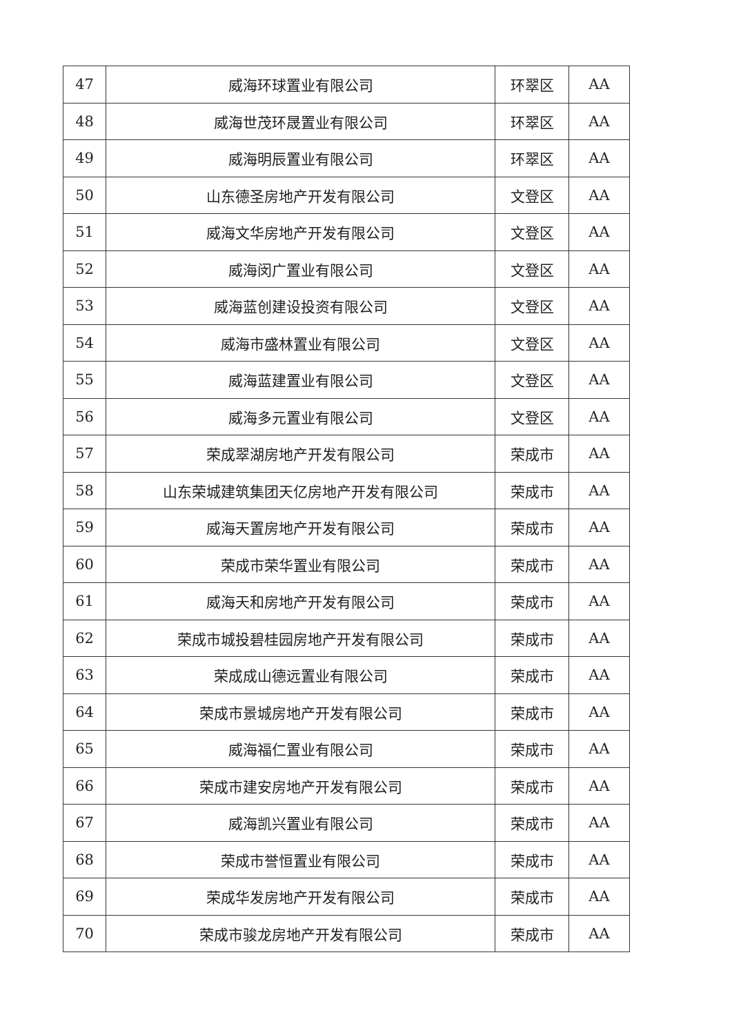| 47 | 威海环球置业有限公司 | 环翠区 | AA |
| 48 | 威海世茂环晟置业有限公司 | 环翠区 | AA |
| 49 | 威海明辰置业有限公司 | 环翠区 | AA |
| 50 | 山东德圣房地产开发有限公司 | 文登区 | AA |
| 51 | 威海文华房地产开发有限公司 | 文登区 | AA |
| 52 | 威海闵广置业有限公司 | 文登区 | AA |
| 53 | 威海蓝创建设投资有限公司 | 文登区 | AA |
| 54 | 威海市盛林置业有限公司 | 文登区 | AA |
| 55 | 威海蓝建置业有限公司 | 文登区 | AA |
| 56 | 威海多元置业有限公司 | 文登区 | AA |
| 57 | 荣成翠湖房地产开发有限公司 | 荣成市 | AA |
| 58 | 山东荣城建筑集团天亿房地产开发有限公司 | 荣成市 | AA |
| 59 | 威海天置房地产开发有限公司 | 荣成市 | AA |
| 60 | 荣成市荣华置业有限公司 | 荣成市 | AA |
| 61 | 威海天和房地产开发有限公司 | 荣成市 | AA |
| 62 | 荣成市城投碧桂园房地产开发有限公司 | 荣成市 | AA |
| 63 | 荣成成山德远置业有限公司 | 荣成市 | AA |
| 64 | 荣成市景城房地产开发有限公司 | 荣成市 | AA |
| 65 | 威海福仁置业有限公司 | 荣成市 | AA |
| 66 | 荣成市建安房地产开发有限公司 | 荣成市 | AA |
| 67 | 威海凯兴置业有限公司 | 荣成市 | AA |
| 68 | 荣成市誉恒置业有限公司 | 荣成市 | AA |
| 69 | 荣成华发房地产开发有限公司 | 荣成市 | AA |
| 70 | 荣成市骏龙房地产开发有限公司 | 荣成市 | AA |